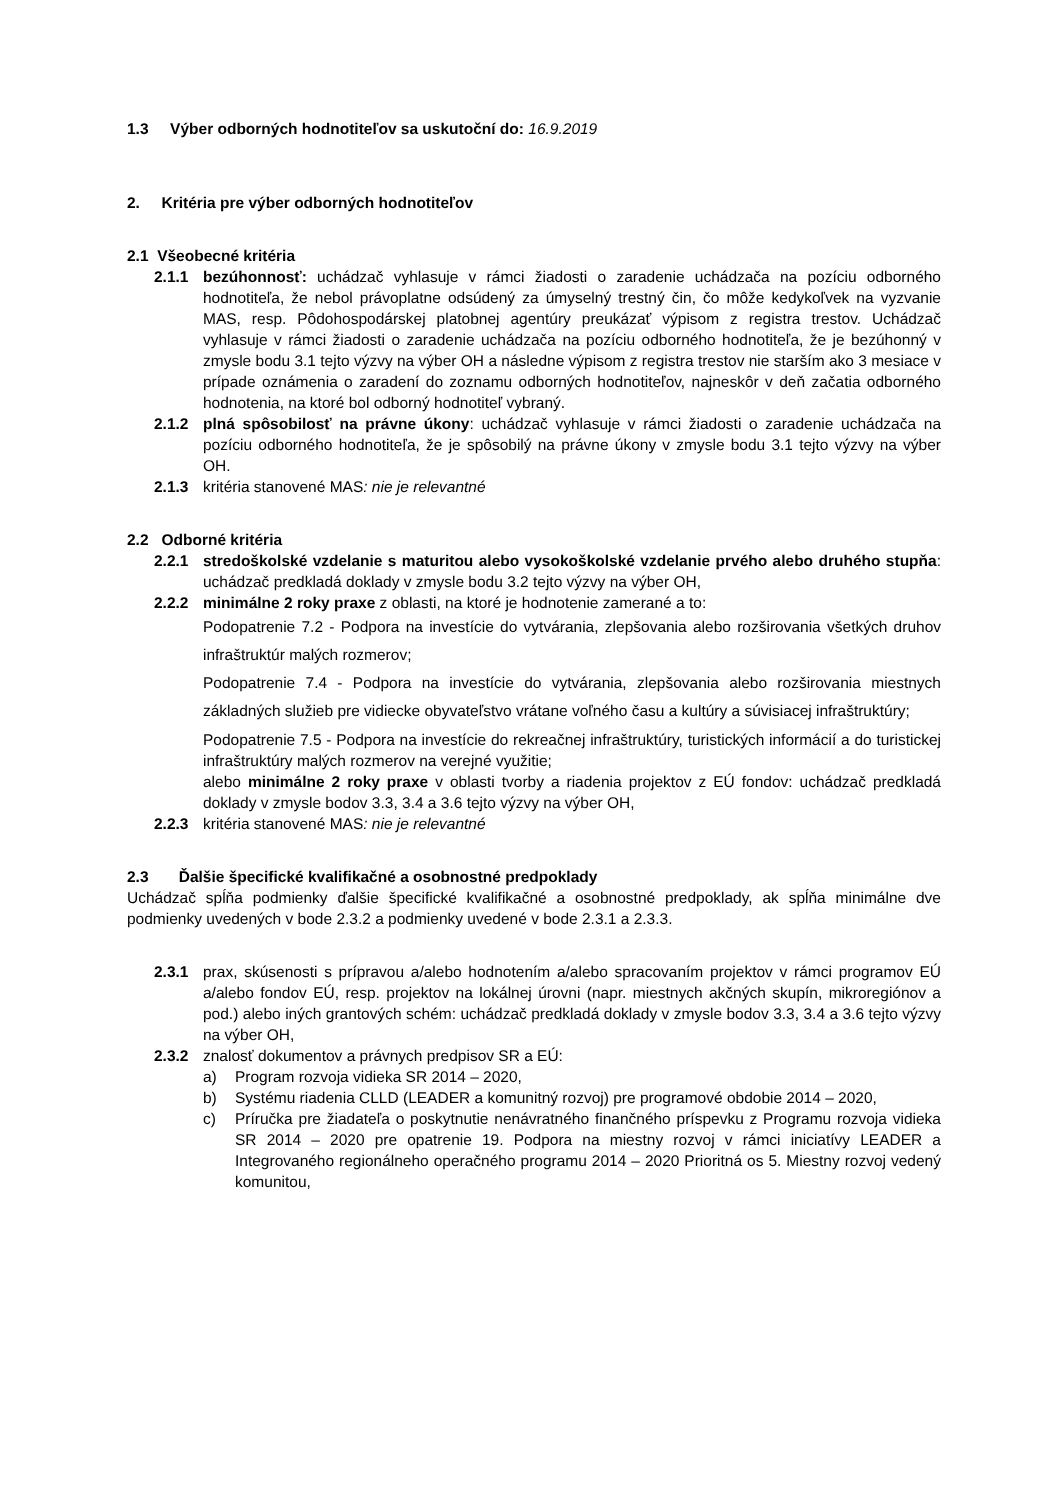1.3 Výber odborných hodnotiteľov sa uskutoční do: 16.9.2019
2. Kritéria pre výber odborných hodnotiteľov
2.1 Všeobecné kritéria
2.1.1 bezúhonnosť: uchádzač vyhlasuje v rámci žiadosti o zaradenie uchádzača na pozíciu odborného hodnotiteľa, že nebol právoplatne odsúdený za úmyselný trestný čin, čo môže kedykoľvek na vyzvanie MAS, resp. Pôdohospodárskej platobnej agentúry preukázať výpisom z registra trestov. Uchádzač vyhlasuje v rámci žiadosti o zaradenie uchádzača na pozíciu odborného hodnotiteľa, že je bezúhonný v zmysle bodu 3.1 tejto výzvy na výber OH a následne výpisom z registra trestov nie starším ako 3 mesiace v prípade oznámenia o zaradení do zoznamu odborných hodnotiteľov, najneskôr v deň začatia odborného hodnotenia, na ktoré bol odborný hodnotiteľ vybraný.
2.1.2 plná spôsobilosť na právne úkony: uchádzač vyhlasuje v rámci žiadosti o zaradenie uchádzača na pozíciu odborného hodnotiteľa, že je spôsobilý na právne úkony v zmysle bodu 3.1 tejto výzvy na výber OH.
2.1.3 kritéria stanovené MAS: nie je relevantné
2.2 Odborné kritéria
2.2.1 stredoškolské vzdelanie s maturitou alebo vysokoškolské vzdelanie prvého alebo druhého stupňa: uchádzač predkladá doklady v zmysle bodu 3.2 tejto výzvy na výber OH,
2.2.2 minimálne 2 roky praxe z oblasti, na ktoré je hodnotenie zamerané a to:
Podopatrenie 7.2 - Podpora na investície do vytvárania, zlepšovania alebo rozširovania všetkých druhov infraštruktúr malých rozmerov;
Podopatrenie 7.4 - Podpora na investície do vytvárania, zlepšovania alebo rozširovania miestnych základných služieb pre vidiecke obyvateľstvo vrátane voľného času a kultúry a súvisiacej infraštruktúry;
Podopatrenie 7.5 - Podpora na investície do rekreačnej infraštruktúry, turistických informácií a do turistickej infraštruktúry malých rozmerov na verejné využitie;
alebo minimálne 2 roky praxe v oblasti tvorby a riadenia projektov z EÚ fondov: uchádzač predkladá doklady v zmysle bodov 3.3, 3.4 a 3.6 tejto výzvy na výber OH,
2.2.3 kritéria stanovené MAS: nie je relevantné
2.3 Ďalšie špecifické kvalifikačné a osobnostné predpoklady
Uchádzač spĺňa podmienky ďalšie špecifické kvalifikačné a osobnostné predpoklady, ak spĺňa minimálne dve podmienky uvedených v bode 2.3.2 a podmienky uvedené v bode 2.3.1 a 2.3.3.
2.3.1 prax, skúsenosti s prípravou a/alebo hodnotením a/alebo spracovaním projektov v rámci programov EÚ a/alebo fondov EÚ, resp. projektov na lokálnej úrovni (napr. miestnych akčných skupín, mikroregiónov a pod.) alebo iných grantových schém: uchádzač predkladá doklady v zmysle bodov 3.3, 3.4 a 3.6 tejto výzvy na výber OH,
2.3.2 znalosť dokumentov a právnych predpisov SR a EÚ:
a) Program rozvoja vidieka SR 2014 – 2020,
b) Systému riadenia CLLD (LEADER a komunitný rozvoj) pre programové obdobie 2014 – 2020,
c) Príručka pre žiadateľa o poskytnutie nenávratného finančného príspevku z Programu rozvoja vidieka SR 2014 – 2020 pre opatrenie 19. Podpora na miestny rozvoj v rámci iniciatívy LEADER a Integrovaného regionálneho operačného programu 2014 – 2020 Prioritná os 5. Miestny rozvoj vedený komunitou,